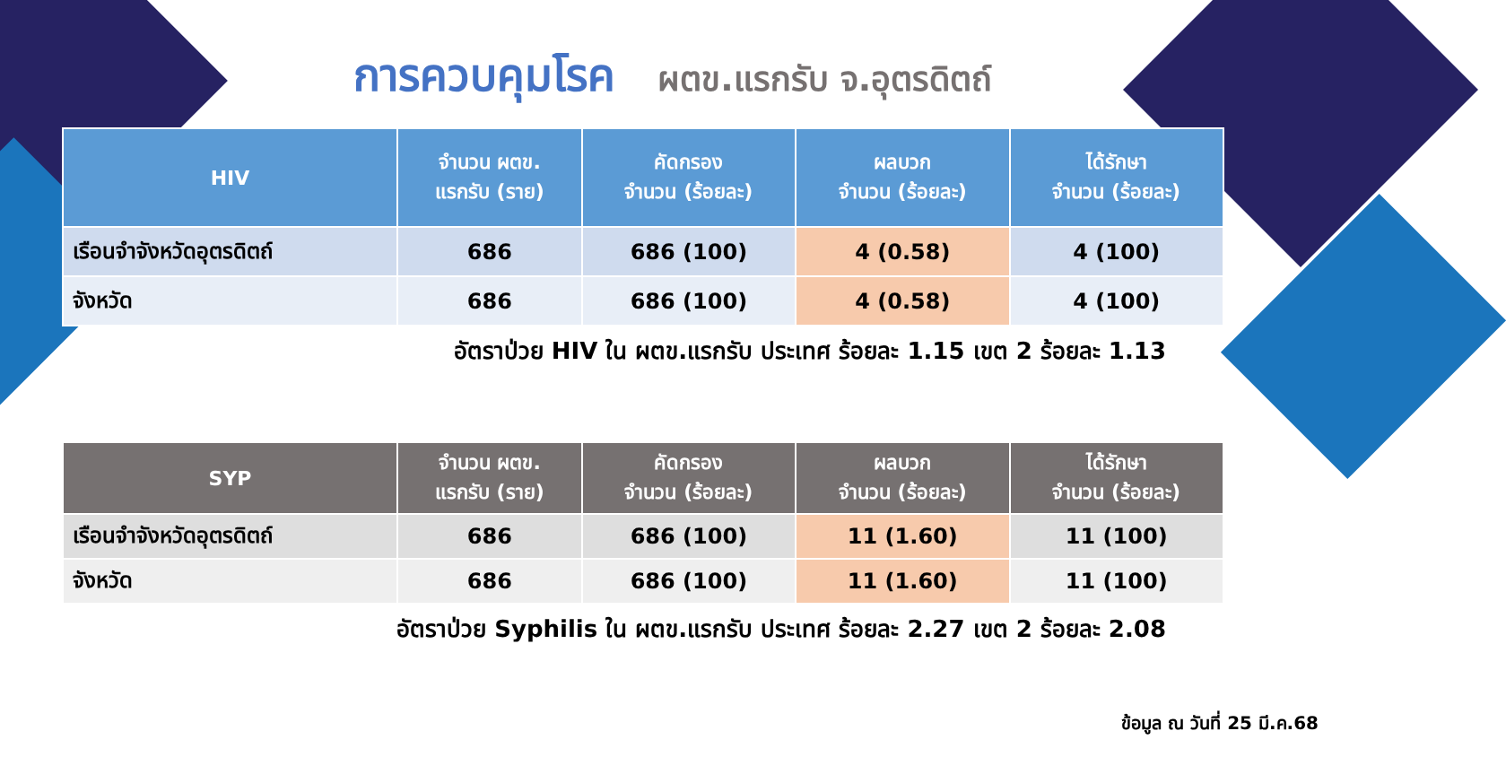การควบคุมโรค ผตข.แรกรับ จ.อุตรดิตถ์
| HIV | จำนวน ผตข. แรกรับ (ราย) | คัดกรอง จำนวน (ร้อยละ) | ผลบวก จำนวน (ร้อยละ) | ได้รักษา จำนวน (ร้อยละ) |
| --- | --- | --- | --- | --- |
| เรือนจำจังหวัดอุตรดิตถ์ | 686 | 686 (100) | 4 (0.58) | 4 (100) |
| จังหวัด | 686 | 686 (100) | 4 (0.58) | 4 (100) |
อัตราป่วย HIV ใน ผตข.แรกรับ ประเทศ ร้อยละ 1.15 เขต 2 ร้อยละ 1.13
| SYP | จำนวน ผตข. แรกรับ (ราย) | คัดกรอง จำนวน (ร้อยละ) | ผลบวก จำนวน (ร้อยละ) | ได้รักษา จำนวน (ร้อยละ) |
| --- | --- | --- | --- | --- |
| เรือนจำจังหวัดอุตรดิตถ์ | 686 | 686 (100) | 11 (1.60) | 11 (100) |
| จังหวัด | 686 | 686 (100) | 11 (1.60) | 11 (100) |
อัตราป่วย Syphilis ใน ผตข.แรกรับ ประเทศ ร้อยละ 2.27 เขต 2 ร้อยละ 2.08
ข้อมูล ณ วันที่ 25 มี.ค.68